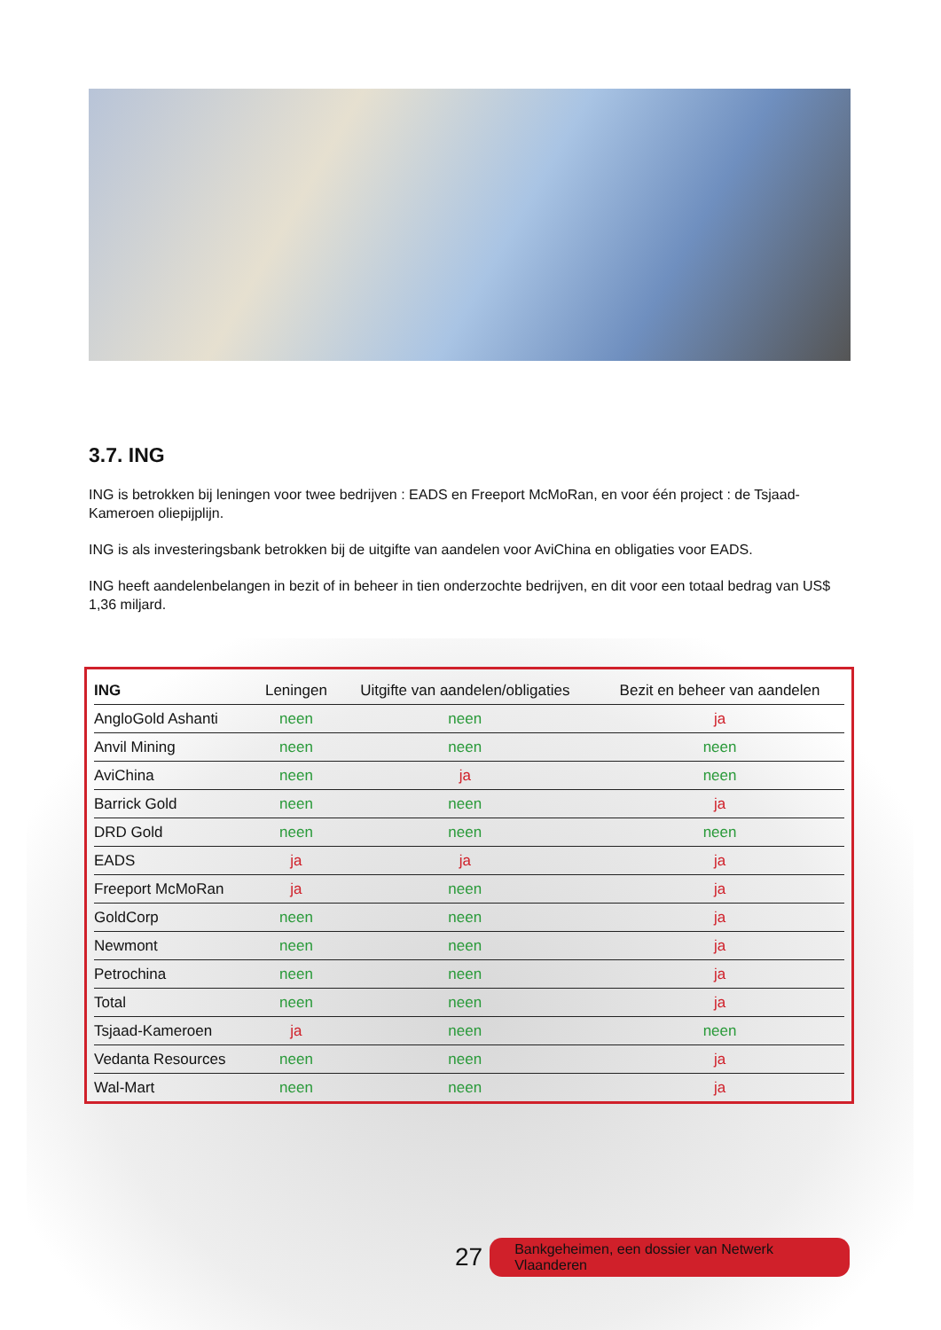3.7. ING
ING is betrokken bij leningen voor twee bedrijven : EADS en Freeport McMoRan, en voor één project : de Tsjaad-Kameroen oliepijplijn.
ING is als investeringsbank betrokken bij de uitgifte van aandelen voor AviChina en obligaties voor EADS.
ING heeft aandelenbelangen in bezit of in beheer in tien onderzochte bedrijven, en dit voor een totaal bedrag van US$ 1,36 miljard.
| ING | Leningen | Uitgifte van aandelen/obligaties | Bezit en beheer van aandelen |
| --- | --- | --- | --- |
| AngloGold Ashanti | neen | neen | ja |
| Anvil Mining | neen | neen | neen |
| AviChina | neen | ja | neen |
| Barrick Gold | neen | neen | ja |
| DRD Gold | neen | neen | neen |
| EADS | ja | ja | ja |
| Freeport McMoRan | ja | neen | ja |
| GoldCorp | neen | neen | ja |
| Newmont | neen | neen | ja |
| Petrochina | neen | neen | ja |
| Total | neen | neen | ja |
| Tsjaad-Kameroen | ja | neen | neen |
| Vedanta Resources | neen | neen | ja |
| Wal-Mart | neen | neen | ja |
27 Bankgeheimen, een dossier van Netwerk Vlaanderen